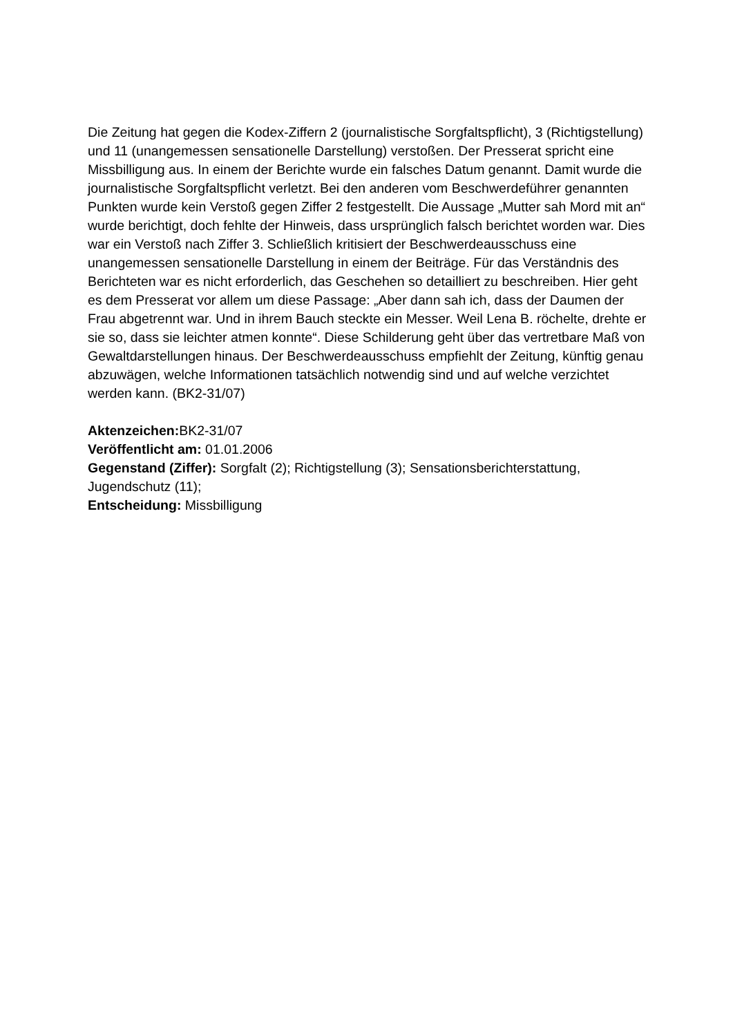Die Zeitung hat gegen die Kodex-Ziffern 2 (journalistische Sorgfaltspflicht), 3 (Richtigstellung) und 11 (unangemessen sensationelle Darstellung) verstoßen. Der Presserat spricht eine Missbilligung aus. In einem der Berichte wurde ein falsches Datum genannt. Damit wurde die journalistische Sorgfaltspflicht verletzt. Bei den anderen vom Beschwerdeführer genannten Punkten wurde kein Verstoß gegen Ziffer 2 festgestellt. Die Aussage „Mutter sah Mord mit an“ wurde berichtigt, doch fehlte der Hinweis, dass ursprünglich falsch berichtet worden war. Dies war ein Verstoß nach Ziffer 3. Schließlich kritisiert der Beschwerdeausschuss eine unangemessen sensationelle Darstellung in einem der Beiträge. Für das Verständnis des Berichteten war es nicht erforderlich, das Geschehen so detailliert zu beschreiben. Hier geht es dem Presserat vor allem um diese Passage: „Aber dann sah ich, dass der Daumen der Frau abgetrennt war. Und in ihrem Bauch steckte ein Messer. Weil Lena B. röchelte, drehte er sie so, dass sie leichter atmen konnte“. Diese Schilderung geht über das vertretbare Maß von Gewaltdarstellungen hinaus. Der Beschwerdeausschuss empfiehlt der Zeitung, künftig genau abzuwägen, welche Informationen tatsächlich notwendig sind und auf welche verzichtet werden kann. (BK2-31/07)
Aktenzeichen: BK2-31/07
Veröffentlicht am: 01.01.2006
Gegenstand (Ziffer): Sorgfalt (2); Richtigstellung (3); Sensationsberichterstattung, Jugendschutz (11);
Entscheidung: Missbilligung